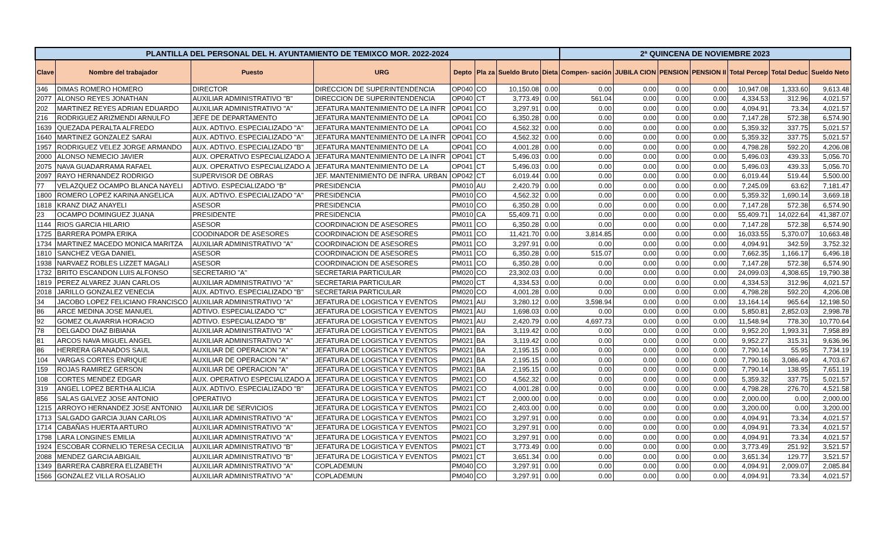| PLANTILLA DEL PERSONAL DEL H. AYUNTAMIENTO DE TEMIXCO MOR. 2022-2024 | | | | | | | | 2ª QUINCENA DE NOVIEMBRE 2023 | | | | | | |
| --- | --- | --- | --- | --- | --- | --- | --- | --- | --- | --- | --- | --- | --- | --- |
| Clave | Nombre del trabajador | Puesto | URG | Depto | Pla za | Sueldo Bruto | Dieta | Compen- sación | JUBILA CION | PENSION | PENSION II | Total Percep | Total Deduc | Sueldo Neto |
| 346 | DIMAS ROMERO HOMERO | DIRECTOR | DIRECCION DE SUPERINTENDENCIA | OP040 | CO | 10,150.08 | 0.00 | 0.00 | 0.00 | 0.00 | 0.00 | 10,947.08 | 1,333.60 | 9,613.48 |
| 2077 | ALONSO REYES JONATHAN | AUXILIAR ADMINISTRATIVO "B" | DIRECCION DE SUPERINTENDENCIA | OP040 | CT | 3,773.49 | 0.00 | 561.04 | 0.00 | 0.00 | 0.00 | 4,334.53 | 312.96 | 4,021.57 |
| 202 | MARTINEZ REYES ADRIAN EDUARDO | AUXILIAR ADMINISTRATIVO "A" | JEFATURA MANTENIMIENTO DE LA INFR | OP041 | CO | 3,297.91 | 0.00 | 0.00 | 0.00 | 0.00 | 0.00 | 4,094.91 | 73.34 | 4,021.57 |
| 216 | RODRIGUEZ ARIZMENDI ARNULFO | JEFE DE DEPARTAMENTO | JEFATURA MANTENIMIENTO DE LA | OP041 | CO | 6,350.28 | 0.00 | 0.00 | 0.00 | 0.00 | 0.00 | 7,147.28 | 572.38 | 6,574.90 |
| 1639 | QUEZADA PERALTA ALFREDO | AUX. ADTIVO. ESPECIALIZADO "A" | JEFATURA MANTENIMIENTO DE LA | OP041 | CO | 4,562.32 | 0.00 | 0.00 | 0.00 | 0.00 | 0.00 | 5,359.32 | 337.75 | 5,021.57 |
| 1640 | MARTINEZ GONZALEZ SARAI | AUX. ADTIVO. ESPECIALIZADO "A" | JEFATURA MANTENIMIENTO DE LA INFR | OP041 | CO | 4,562.32 | 0.00 | 0.00 | 0.00 | 0.00 | 0.00 | 5,359.32 | 337.75 | 5,021.57 |
| 1957 | RODRIGUEZ VELEZ JORGE ARMANDO | AUX. ADTIVO. ESPECIALIZADO "B" | JEFATURA MANTENIMIENTO DE LA | OP041 | CO | 4,001.28 | 0.00 | 0.00 | 0.00 | 0.00 | 0.00 | 4,798.28 | 592.20 | 4,206.08 |
| 2000 | ALONSO NEMECIO JAVIER | AUX. OPERATIVO ESPECIALIZADO A | JEFATURA MANTENIMIENTO DE LA INFR | OP041 | CT | 5,496.03 | 0.00 | 0.00 | 0.00 | 0.00 | 0.00 | 5,496.03 | 439.33 | 5,056.70 |
| 2075 | NAVA GUADARRAMA RAFAEL | AUX. OPERATIVO ESPECIALIZADO A | JEFATURA MANTENIMIENTO DE LA | OP041 | CT | 5,496.03 | 0.00 | 0.00 | 0.00 | 0.00 | 0.00 | 5,496.03 | 439.33 | 5,056.70 |
| 2097 | RAYO HERNANDEZ RODRIGO | SUPERVISOR DE OBRAS | JEF. MANTENIMIENTO DE INFRA. URBAN | OP042 | CT | 6,019.44 | 0.00 | 0.00 | 0.00 | 0.00 | 0.00 | 6,019.44 | 519.44 | 5,500.00 |
| 77 | VELAZQUEZ OCAMPO BLANCA NAYELI | ADTIVO. ESPECIALIZADO "B" | PRESIDENCIA | PM010 | AU | 2,420.79 | 0.00 | 0.00 | 0.00 | 0.00 | 0.00 | 7,245.09 | 63.62 | 7,181.47 |
| 1800 | ROMERO LOPEZ KARINA ANGELICA | AUX. ADTIVO. ESPECIALIZADO "A" | PRESIDENCIA | PM010 | CO | 4,562.32 | 0.00 | 0.00 | 0.00 | 0.00 | 0.00 | 5,359.32 | 1,690.14 | 3,669.18 |
| 1818 | KRANZ DIAZ ANAYELI | ASESOR | PRESIDENCIA | PM010 | CO | 6,350.28 | 0.00 | 0.00 | 0.00 | 0.00 | 0.00 | 7,147.28 | 572.38 | 6,574.90 |
| 23 | OCAMPO DOMINGUEZ JUANA | PRESIDENTE | PRESIDENCIA | PM010 | CA | 55,409.71 | 0.00 | 0.00 | 0.00 | 0.00 | 0.00 | 55,409.71 | 14,022.64 | 41,387.07 |
| 1144 | RIOS GARCIA HILARIO | ASESOR | COORDINACION DE ASESORES | PM011 | CO | 6,350.28 | 0.00 | 0.00 | 0.00 | 0.00 | 0.00 | 7,147.28 | 572.38 | 6,574.90 |
| 1725 | BARRERA POMPA ERIKA | COODINADOR DE ASESORES | COORDINACION DE ASESORES | PM011 | CO | 11,421.70 | 0.00 | 3,814.85 | 0.00 | 0.00 | 0.00 | 16,033.55 | 5,370.07 | 10,663.48 |
| 1734 | MARTINEZ MACEDO MONICA MARITZA | AUXILIAR ADMINISTRATIVO "A" | COORDINACION DE ASESORES | PM011 | CO | 3,297.91 | 0.00 | 0.00 | 0.00 | 0.00 | 0.00 | 4,094.91 | 342.59 | 3,752.32 |
| 1810 | SANCHEZ VEGA DANIEL | ASESOR | COORDINACION DE ASESORES | PM011 | CO | 6,350.28 | 0.00 | 515.07 | 0.00 | 0.00 | 0.00 | 7,662.35 | 1,166.17 | 6,496.18 |
| 1938 | NARVAEZ ROBLES LIZZET MAGALI | ASESOR | COORDINACION DE ASESORES | PM011 | CO | 6,350.28 | 0.00 | 0.00 | 0.00 | 0.00 | 0.00 | 7,147.28 | 572.38 | 6,574.90 |
| 1732 | BRITO ESCANDON LUIS ALFONSO | SECRETARIO "A" | SECRETARIA PARTICULAR | PM020 | CO | 23,302.03 | 0.00 | 0.00 | 0.00 | 0.00 | 0.00 | 24,099.03 | 4,308.65 | 19,790.38 |
| 1819 | PEREZ ALVAREZ JUAN CARLOS | AUXILIAR ADMINISTRATIVO "A" | SECRETARIA PARTICULAR | PM020 | CT | 4,334.53 | 0.00 | 0.00 | 0.00 | 0.00 | 0.00 | 4,334.53 | 312.96 | 4,021.57 |
| 2018 | JARILLO GONZALEZ VENECIA | AUX. ADTIVO. ESPECIALIZADO "B" | SECRETARIA PARTICULAR | PM020 | CO | 4,001.28 | 0.00 | 0.00 | 0.00 | 0.00 | 0.00 | 4,798.28 | 592.20 | 4,206.08 |
| 34 | JACOBO LOPEZ FELICIANO FRANCISCO | AUXILIAR ADMINISTRATIVO "A" | JEFATURA DE LOGISTICA Y EVENTOS | PM021 | AU | 3,280.12 | 0.00 | 3,598.94 | 0.00 | 0.00 | 0.00 | 13,164.14 | 965.64 | 12,198.50 |
| 86 | ARCE MEDINA JOSE MANUEL | ADTIVO. ESPECIALIZADO "C" | JEFATURA DE LOGISTICA Y EVENTOS | PM021 | AU | 1,698.03 | 0.00 | 0.00 | 0.00 | 0.00 | 0.00 | 5,850.81 | 2,852.03 | 2,998.78 |
| 92 | GOMEZ OLAVARRIA HORACIO | ADTIVO. ESPECIALIZADO "B" | JEFATURA DE LOGISTICA Y EVENTOS | PM021 | AU | 2,420.79 | 0.00 | 4,697.73 | 0.00 | 0.00 | 0.00 | 11,548.94 | 778.30 | 10,770.64 |
| 78 | DELGADO DIAZ BIBIANA | AUXILIAR ADMINISTRATIVO "A" | JEFATURA DE LOGISTICA Y EVENTOS | PM021 | BA | 3,119.42 | 0.00 | 0.00 | 0.00 | 0.00 | 0.00 | 9,952.20 | 1,993.31 | 7,958.89 |
| 81 | ARCOS NAVA MIGUEL ANGEL | AUXILIAR ADMINISTRATIVO "A" | JEFATURA DE LOGISTICA Y EVENTOS | PM021 | BA | 3,119.42 | 0.00 | 0.00 | 0.00 | 0.00 | 0.00 | 9,952.27 | 315.31 | 9,636.96 |
| 86 | HERRERA GRANADOS SAUL | AUXILIAR DE OPERACION "A" | JEFATURA DE LOGISTICA Y EVENTOS | PM021 | BA | 2,195.15 | 0.00 | 0.00 | 0.00 | 0.00 | 0.00 | 7,790.14 | 55.95 | 7,734.19 |
| 104 | VARGAS CORTES ENRIQUE | AUXILIAR DE OPERACION "A" | JEFATURA DE LOGISTICA Y EVENTOS | PM021 | BA | 2,195.15 | 0.00 | 0.00 | 0.00 | 0.00 | 0.00 | 7,790.16 | 3,086.49 | 4,703.67 |
| 159 | ROJAS RAMIREZ GERSON | AUXILIAR DE OPERACION "A" | JEFATURA DE LOGISTICA Y EVENTOS | PM021 | BA | 2,195.15 | 0.00 | 0.00 | 0.00 | 0.00 | 0.00 | 7,790.14 | 138.95 | 7,651.19 |
| 108 | CORTES MENDEZ EDGAR | AUX. OPERATIVO ESPECIALIZADO A | JEFATURA DE LOGISTICA Y EVENTOS | PM021 | CO | 4,562.32 | 0.00 | 0.00 | 0.00 | 0.00 | 0.00 | 5,359.32 | 337.75 | 5,021.57 |
| 319 | ANGEL LOPEZ BERTHA ALICIA | AUX. ADTIVO. ESPECIALIZADO "B" | JEFATURA DE LOGISTICA Y EVENTOS | PM021 | CO | 4,001.28 | 0.00 | 0.00 | 0.00 | 0.00 | 0.00 | 4,798.28 | 276.70 | 4,521.58 |
| 856 | SALAS GALVEZ JOSE ANTONIO | OPERATIVO | JEFATURA DE LOGISTICA Y EVENTOS | PM021 | CT | 2,000.00 | 0.00 | 0.00 | 0.00 | 0.00 | 0.00 | 2,000.00 | 0.00 | 2,000.00 |
| 1215 | ARROYO HERNANDEZ JOSE ANTONIO | AUXILIAR DE SERVICIOS | JEFATURA DE LOGISTICA Y EVENTOS | PM021 | CO | 2,403.00 | 0.00 | 0.00 | 0.00 | 0.00 | 0.00 | 3,200.00 | 0.00 | 3,200.00 |
| 1713 | SALGADO GARCIA JUAN CARLOS | AUXILIAR ADMINISTRATIVO "A" | JEFATURA DE LOGISTICA Y EVENTOS | PM021 | CO | 3,297.91 | 0.00 | 0.00 | 0.00 | 0.00 | 0.00 | 4,094.91 | 73.34 | 4,021.57 |
| 1714 | CABAÑAS HUERTA ARTURO | AUXILIAR ADMINISTRATIVO "A" | JEFATURA DE LOGISTICA Y EVENTOS | PM021 | CO | 3,297.91 | 0.00 | 0.00 | 0.00 | 0.00 | 0.00 | 4,094.91 | 73.34 | 4,021.57 |
| 1798 | LARA LONGINES EMILIA | AUXILIAR ADMINISTRATIVO "A" | JEFATURA DE LOGISTICA Y EVENTOS | PM021 | CO | 3,297.91 | 0.00 | 0.00 | 0.00 | 0.00 | 0.00 | 4,094.91 | 73.34 | 4,021.57 |
| 1924 | ESCOBAR CORNELIO TERESA CECILIA | AUXILIAR ADMINISTRATIVO "B" | JEFATURA DE LOGISTICA Y EVENTOS | PM021 | CT | 3,773.49 | 0.00 | 0.00 | 0.00 | 0.00 | 0.00 | 3,773.49 | 251.92 | 3,521.57 |
| 2088 | MENDEZ GARCIA ABIGAIL | AUXILIAR ADMINISTRATIVO "B" | JEFATURA DE LOGISTICA Y EVENTOS | PM021 | CT | 3,651.34 | 0.00 | 0.00 | 0.00 | 0.00 | 0.00 | 3,651.34 | 129.77 | 3,521.57 |
| 1349 | BARRERA CABRERA ELIZABETH | AUXILIAR ADMINISTRATIVO "A" | COPLADEMUN | PM040 | CO | 3,297.91 | 0.00 | 0.00 | 0.00 | 0.00 | 0.00 | 4,094.91 | 2,009.07 | 2,085.84 |
| 1566 | GONZALEZ VILLA ROSALIO | AUXILIAR ADMINISTRATIVO "A" | COPLADEMUN | PM040 | CO | 3,297.91 | 0.00 | 0.00 | 0.00 | 0.00 | 0.00 | 4,094.91 | 73.34 | 4,021.57 |